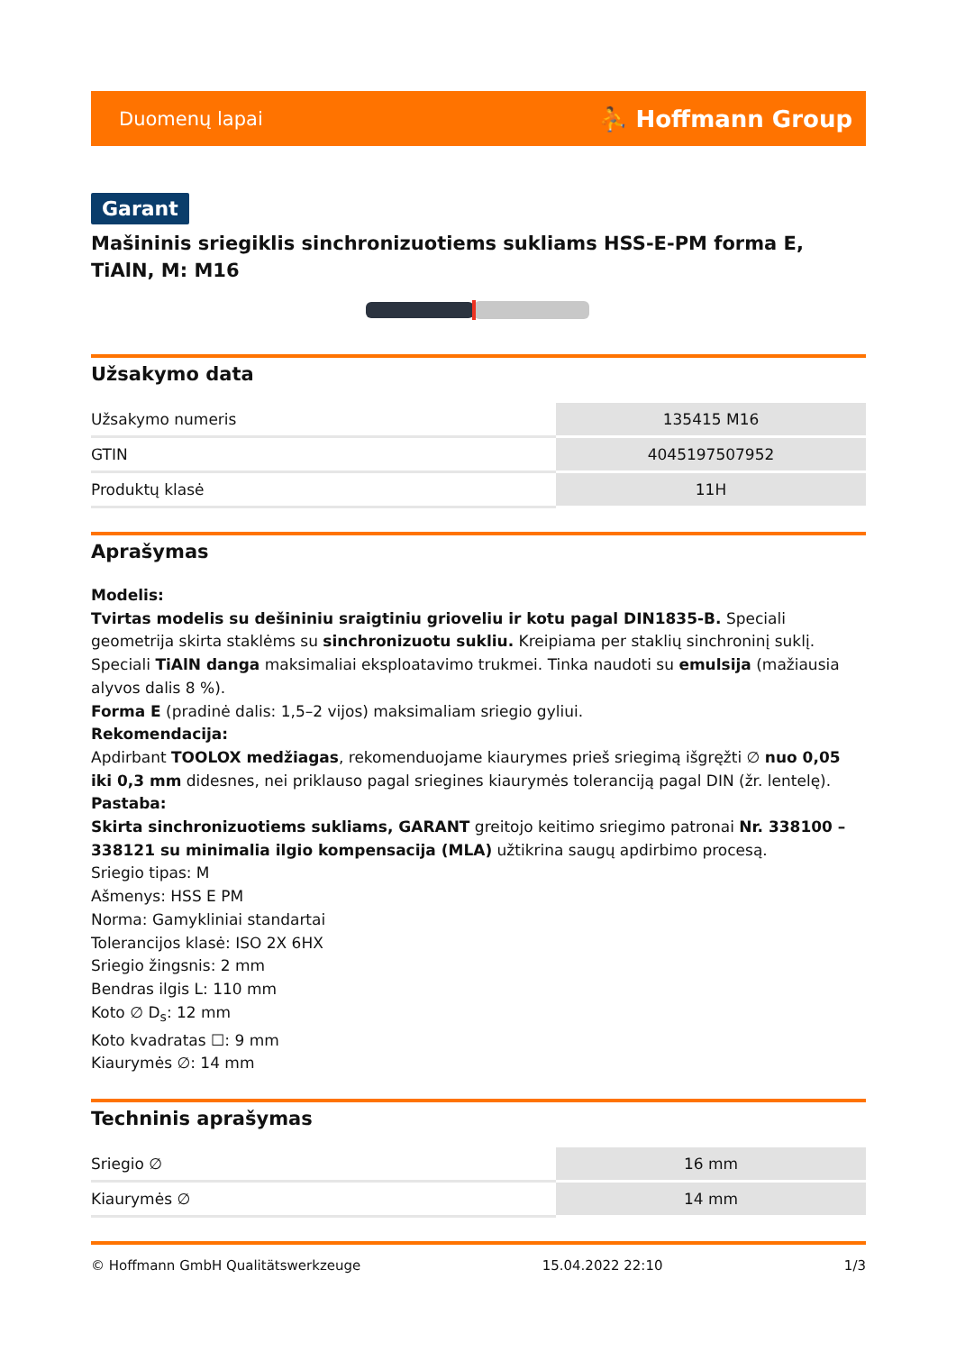Duomenų lapai ⛹ Hoffmann Group
Garant
Mašininis sriegiklis sinchronizuotiems sukliams HSS-E-PM forma E, TiAlN, M: M16
Užsakymo data
| Užsakymo numeris | 135415 M16 |
| GTIN | 4045197507952 |
| Produktų klasė | 11H |
Aprašymas
Modelis:
Tvirtas modelis su dešininiu sraigtiniu grioveliu ir kotu pagal DIN1835-B. Speciali geometrija skirta staklėms su sinchronizuotu sukliu. Kreipiama per staklių sinchroninį suklį. Speciali TiAlN danga maksimaliai eksploatavimo trukmei. Tinka naudoti su emulsija (mažiausia alyvos dalis 8 %).
Forma E (pradinė dalis: 1,5–2 vijos) maksimaliam sriegio gyliui.
Rekomendacija:
Apdirbant TOOLOX medžiagas, rekomenduojame kiaurymes prieš sriegimą išgręžti ∅ nuo 0,05 iki 0,3 mm didesnes, nei priklauso pagal sriegines kiaurymės toleranciją pagal DIN (žr. lentelę).
Pastaba:
Skirta sinchronizuotiems sukliams, GARANT greitojo keitimo sriegimo patronai Nr. 338100 – 338121 su minimalia ilgio kompensacija (MLA) užtikrina saugų apdirbimo procesą.
Sriegio tipas: M
Ašmenys: HSS E PM
Norma: Gamykliniai standartai
Tolerancijos klasė: ISO 2X 6HX
Sriegio žingsnis: 2 mm
Bendras ilgis L: 110 mm
Koto ∅ D<sub>s</sub>: 12 mm
Koto kvadratas ☐: 9 mm
Kiaurymės ∅: 14 mm
Techninis aprašymas
| Sriegio ∅ | 16 mm |
| Kiaurymės ∅ | 14 mm |
© Hoffmann GmbH Qualitätswerkzeuge 15.04.2022 22:10 1/3